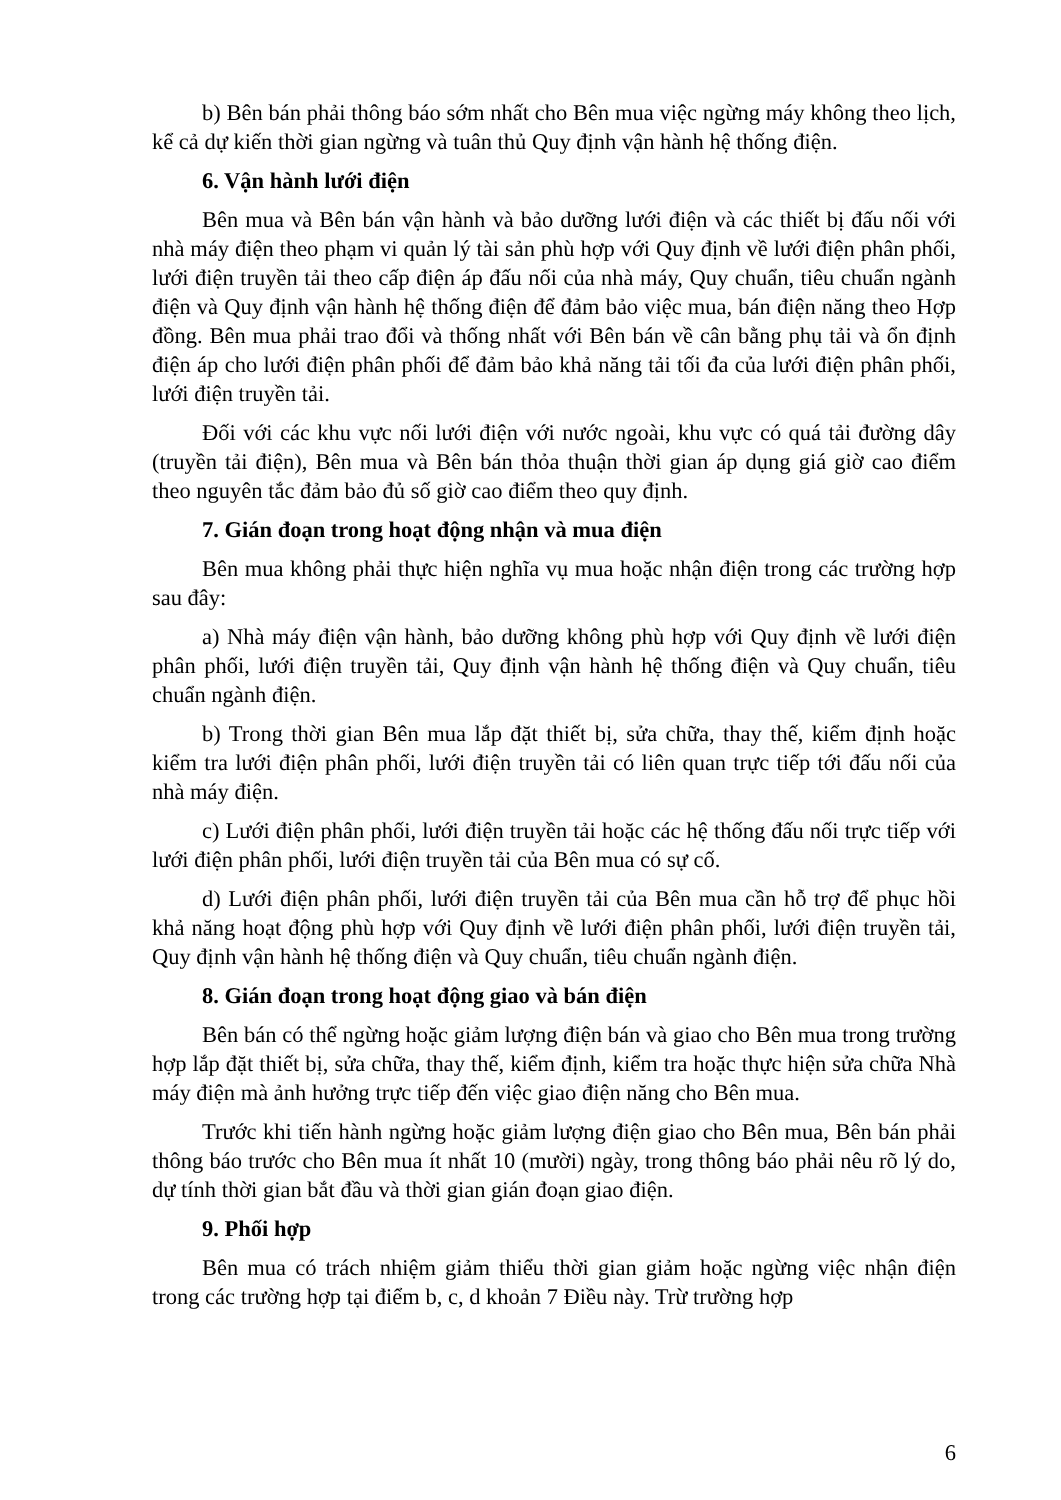b) Bên bán phải thông báo sớm nhất cho Bên mua việc ngừng máy không theo lịch, kể cả dự kiến thời gian ngừng và tuân thủ Quy định vận hành hệ thống điện.
6. Vận hành lưới điện
Bên mua và Bên bán vận hành và bảo dưỡng lưới điện và các thiết bị đấu nối với nhà máy điện theo phạm vi quản lý tài sản phù hợp với Quy định về lưới điện phân phối, lưới điện truyền tải theo cấp điện áp đấu nối của nhà máy, Quy chuẩn, tiêu chuẩn ngành điện và Quy định vận hành hệ thống điện để đảm bảo việc mua, bán điện năng theo Hợp đồng. Bên mua phải trao đổi và thống nhất với Bên bán về cân bằng phụ tải và ổn định điện áp cho lưới điện phân phối để đảm bảo khả năng tải tối đa của lưới điện phân phối, lưới điện truyền tải.
Đối với các khu vực nối lưới điện với nước ngoài, khu vực có quá tải đường dây (truyền tải điện), Bên mua và Bên bán thỏa thuận thời gian áp dụng giá giờ cao điểm theo nguyên tắc đảm bảo đủ số giờ cao điểm theo quy định.
7. Gián đoạn trong hoạt động nhận và mua điện
Bên mua không phải thực hiện nghĩa vụ mua hoặc nhận điện trong các trường hợp sau đây:
a) Nhà máy điện vận hành, bảo dưỡng không phù hợp với Quy định về lưới điện phân phối, lưới điện truyền tải, Quy định vận hành hệ thống điện và Quy chuẩn, tiêu chuẩn ngành điện.
b) Trong thời gian Bên mua lắp đặt thiết bị, sửa chữa, thay thế, kiểm định hoặc kiểm tra lưới điện phân phối, lưới điện truyền tải có liên quan trực tiếp tới đấu nối của nhà máy điện.
c) Lưới điện phân phối, lưới điện truyền tải hoặc các hệ thống đấu nối trực tiếp với lưới điện phân phối, lưới điện truyền tải của Bên mua có sự cố.
d) Lưới điện phân phối, lưới điện truyền tải của Bên mua cần hỗ trợ để phục hồi khả năng hoạt động phù hợp với Quy định về lưới điện phân phối, lưới điện truyền tải, Quy định vận hành hệ thống điện và Quy chuẩn, tiêu chuẩn ngành điện.
8. Gián đoạn trong hoạt động giao và bán điện
Bên bán có thể ngừng hoặc giảm lượng điện bán và giao cho Bên mua trong trường hợp lắp đặt thiết bị, sửa chữa, thay thế, kiểm định, kiểm tra hoặc thực hiện sửa chữa Nhà máy điện mà ảnh hưởng trực tiếp đến việc giao điện năng cho Bên mua.
Trước khi tiến hành ngừng hoặc giảm lượng điện giao cho Bên mua, Bên bán phải thông báo trước cho Bên mua ít nhất 10 (mười) ngày, trong thông báo phải nêu rõ lý do, dự tính thời gian bắt đầu và thời gian gián đoạn giao điện.
9. Phối hợp
Bên mua có trách nhiệm giảm thiểu thời gian giảm hoặc ngừng việc nhận điện trong các trường hợp tại điểm b, c, d khoản 7 Điều này. Trừ trường hợp
6